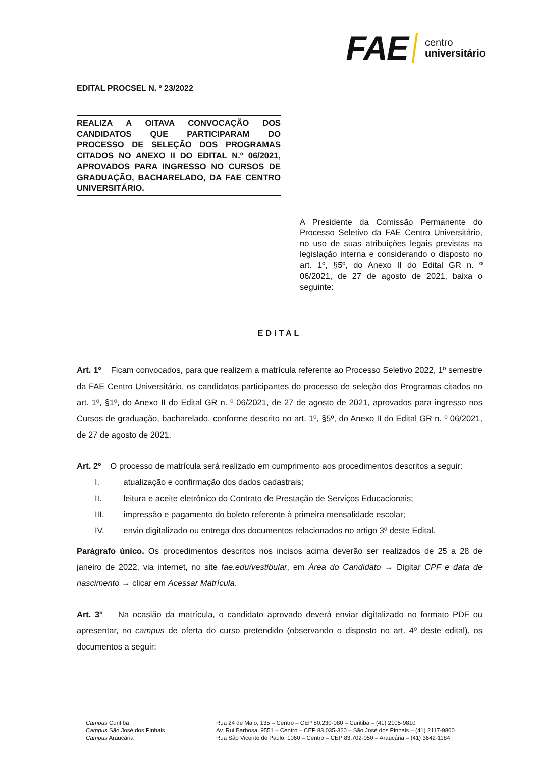FAE centro
universitário
EDITAL PROCSEL N. º 23/2022
REALIZA A OITAVA CONVOCAÇÃO DOS CANDIDATOS QUE PARTICIPARAM DO PROCESSO DE SELEÇÃO DOS PROGRAMAS CITADOS NO ANEXO II DO EDITAL N.º 06/2021, APROVADOS PARA INGRESSO NO CURSOS DE GRADUAÇÃO, BACHARELADO, DA FAE CENTRO UNIVERSITÁRIO.
A Presidente da Comissão Permanente do Processo Seletivo da FAE Centro Universitário, no uso de suas atribuições legais previstas na legislação interna e considerando o disposto no art. 1º, §5º, do Anexo II do Edital GR n. º 06/2021, de 27 de agosto de 2021, baixa o seguinte:
EDITAL
Art. 1º Ficam convocados, para que realizem a matrícula referente ao Processo Seletivo 2022, 1º semestre da FAE Centro Universitário, os candidatos participantes do processo de seleção dos Programas citados no art. 1º, §1º, do Anexo II do Edital GR n. º 06/2021, de 27 de agosto de 2021, aprovados para ingresso nos Cursos de graduação, bacharelado, conforme descrito no art. 1º, §5º, do Anexo II do Edital GR n. º 06/2021, de 27 de agosto de 2021.
Art. 2º O processo de matrícula será realizado em cumprimento aos procedimentos descritos a seguir:
I. atualização e confirmação dos dados cadastrais;
II. leitura e aceite eletrônico do Contrato de Prestação de Serviços Educacionais;
III. impressão e pagamento do boleto referente à primeira mensalidade escolar;
IV. envio digitalizado ou entrega dos documentos relacionados no artigo 3º deste Edital.
Parágrafo único. Os procedimentos descritos nos incisos acima deverão ser realizados de 25 a 28 de janeiro de 2022, via internet, no site fae.edu/vestibular, em Área do Candidato → Digitar CPF e data de nascimento → clicar em Acessar Matrícula.
Art. 3º Na ocasião da matrícula, o candidato aprovado deverá enviar digitalizado no formato PDF ou apresentar, no campus de oferta do curso pretendido (observando o disposto no art. 4º deste edital), os documentos a seguir:
Campus Curitiba
Campus São José dos Pinhais
Campus Araucária
Rua 24 de Maio, 135 – Centro – CEP 80.230-080 – Curitiba – (41) 2105-9810
Av. Rui Barbosa, 9551 – Centro – CEP 83.035-320 – São José dos Pinhais – (41) 2117-9800
Rua São Vicente de Paulo, 1060 – Centro – CEP 83.702-050 – Araucária – (41) 3642-1184